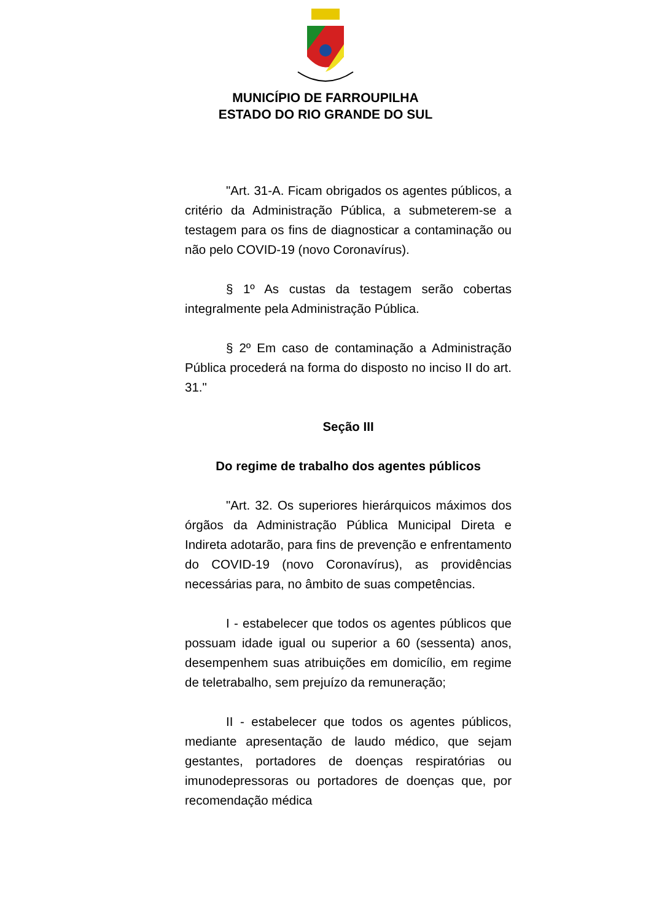MUNICÍPIO DE FARROUPILHA
ESTADO DO RIO GRANDE DO SUL
"Art. 31-A. Ficam obrigados os agentes públicos, a critério da Administração Pública, a submeterem-se a testagem para os fins de diagnosticar a contaminação ou não pelo COVID-19 (novo Coronavírus).
§ 1º As custas da testagem serão cobertas integralmente pela Administração Pública.
§ 2º Em caso de contaminação a Administração Pública procederá na forma do disposto no inciso II do art. 31."
Seção III
Do regime de trabalho dos agentes públicos
"Art. 32. Os superiores hierárquicos máximos dos órgãos da Administração Pública Municipal Direta e Indireta adotarão, para fins de prevenção e enfrentamento do COVID-19 (novo Coronavírus), as providências necessárias para, no âmbito de suas competências.
I - estabelecer que todos os agentes públicos que possuam idade igual ou superior a 60 (sessenta) anos, desempenhem suas atribuições em domicílio, em regime de teletrabalho, sem prejuízo da remuneração;
II - estabelecer que todos os agentes públicos, mediante apresentação de laudo médico, que sejam gestantes, portadores de doenças respiratórias ou imunodepressoras ou portadores de doenças que, por recomendação médica